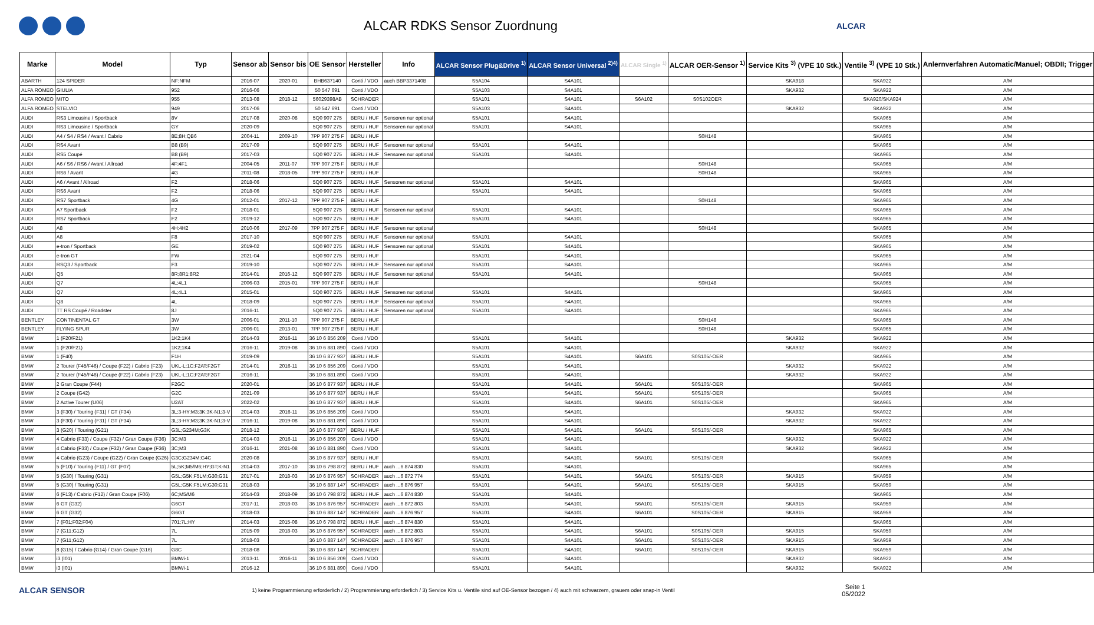ALCAR RDKS Sensor Zuordnung
ALCAR
| Marke | Model | Typ | Sensor ab | Sensor bis | OE Sensor | Hersteller | Info | ALCAR Sensor Plug&Drive <sup>1)</sup> | ALCAR Sensor Universal <sup>2)4)</sup> | ALCAR Single <sup>1)</sup> | ALCAR OER-Sensor <sup>1)</sup> | Service Kits <sup>3)</sup> (VPE 10 Stk.) | Ventile <sup>3)</sup> (VPE 10 Stk.) | Anlernverfahren Automatic/Manuel; OBDII; Trigger |
| --- | --- | --- | --- | --- | --- | --- | --- | --- | --- | --- | --- | --- | --- | --- |
| ABARTH | 124 SPIDER | NF;NFM | 2016-07 | 2020-01 | BHB637140 | Conti / VDO | auch BBP337140B | S5A104 | S4A101 | | | SKA918 | SKA922 | A/M |
| ALFA ROMEO | GIULIA | 952 | 2016-06 | | 50 547 691 | Conti / VDO | | S5A103 | S4A101 | | | SKA932 | SKA922 | A/M |
| ALFA ROMEO | MITO | 955 | 2013-08 | 2018-12 | 56029398AB | SCHRADER | | S5A101 | S4A101 | S6A102 | S0S102OER | | SKA920/SKA924 | A/M |
| ALFA ROMEO | STELVIO | 949 | 2017-06 | | 50 547 691 | Conti / VDO | | S5A103 | S4A101 | | | SKA932 | SKA922 | A/M |
| AUDI | RS3 Limousine / Sportback | 8V | 2017-08 | 2020-08 | 5Q0 907 275 | BERU / HUF | Sensoren nur optional | S5A101 | S4A101 | | | | SKA965 | A/M |
| AUDI | RS3 Limousine / Sportback | GY | 2020-09 | | 5Q0 907 275 | BERU / HUF | Sensoren nur optional | S5A101 | S4A101 | | | | SKA965 | A/M |
| AUDI | A4 / S4 / RS4 / Avant / Cabrio | 8E;8H;QB6 | 2004-11 | 2009-10 | 7PP 907 275 F | BERU / HUF | | | | | S0H148 | | SKA965 | A/M |
| AUDI | RS4 Avant | B8 (B9) | 2017-09 | | 5Q0 907 275 | BERU / HUF | Sensoren nur optional | S5A101 | S4A101 | | | | SKA965 | A/M |
| AUDI | RS5 Coupé | B8 (B9) | 2017-03 | | 5Q0 907 275 | BERU / HUF | Sensoren nur optional | S5A101 | S4A101 | | | | SKA965 | A/M |
| AUDI | A6 / S6 / RS6 / Avant / Allroad | 4F;4F1 | 2004-05 | 2011-07 | 7PP 907 275 F | BERU / HUF | | | | | S0H148 | | SKA965 | A/M |
| AUDI | RS6 / Avant | 4G | 2011-08 | 2018-05 | 7PP 907 275 F | BERU / HUF | | | | | S0H148 | | SKA965 | A/M |
| AUDI | A6 / Avant / Allroad | F2 | 2018-06 | | 5Q0 907 275 | BERU / HUF | Sensoren nur optional | S5A101 | S4A101 | | | | SKA965 | A/M |
| AUDI | RS6 Avant | F2 | 2018-06 | | 5Q0 907 275 | BERU / HUF | | S5A101 | S4A101 | | | | SKA965 | A/M |
| AUDI | RS7 Sportback | 4G | 2012-01 | 2017-12 | 7PP 907 275 F | BERU / HUF | | | | | S0H148 | | SKA965 | A/M |
| AUDI | A7 Sportback | F2 | 2018-01 | | 5Q0 907 275 | BERU / HUF | Sensoren nur optional | S5A101 | S4A101 | | | | SKA965 | A/M |
| AUDI | RS7 Sportback | F2 | 2019-12 | | 5Q0 907 275 | BERU / HUF | | S5A101 | S4A101 | | | | SKA965 | A/M |
| AUDI | A8 | 4H;4H2 | 2010-06 | 2017-09 | 7PP 907 275 F | BERU / HUF | Sensoren nur optional | | | | S0H148 | | SKA965 | A/M |
| AUDI | A8 | F8 | 2017-10 | | 5Q0 907 275 | BERU / HUF | Sensoren nur optional | S5A101 | S4A101 | | | | SKA965 | A/M |
| AUDI | e-tron / Sportback | GE | 2019-02 | | 5Q0 907 275 | BERU / HUF | Sensoren nur optional | S5A101 | S4A101 | | | | SKA965 | A/M |
| AUDI | e-tron GT | FW | 2021-04 | | 5Q0 907 275 | BERU / HUF | | S5A101 | S4A101 | | | | SKA965 | A/M |
| AUDI | RSQ3 / Sportback | F3 | 2019-10 | | 5Q0 907 275 | BERU / HUF | Sensoren nur optional | S5A101 | S4A101 | | | | SKA965 | A/M |
| AUDI | Q5 | 8R;8R1;8R2 | 2014-01 | 2016-12 | 5Q0 907 275 | BERU / HUF | Sensoren nur optional | S5A101 | S4A101 | | | | SKA965 | A/M |
| AUDI | Q7 | 4L;4L1 | 2006-03 | 2015-01 | 7PP 907 275 F | BERU / HUF | | | | | S0H148 | | SKA965 | A/M |
| AUDI | Q7 | 4L;4L1 | 2015-01 | | 5Q0 907 275 | BERU / HUF | Sensoren nur optional | S5A101 | S4A101 | | | | SKA965 | A/M |
| AUDI | Q8 | 4L | 2018-09 | | 5Q0 907 275 | BERU / HUF | Sensoren nur optional | S5A101 | S4A101 | | | | SKA965 | A/M |
| AUDI | TT RS Coupé / Roadster | 8J | 2016-11 | | 5Q0 907 275 | BERU / HUF | Sensoren nur optional | S5A101 | S4A101 | | | | SKA965 | A/M |
| BENTLEY | CONTINENTAL GT | 3W | 2006-01 | 2011-10 | 7PP 907 275 F | BERU / HUF | | | | | S0H148 | | SKA965 | A/M |
| BENTLEY | FLYING SPUR | 3W | 2006-01 | 2013-01 | 7PP 907 275 F | BERU / HUF | | | | | S0H148 | | SKA965 | A/M |
| BMW | 1 (F20/F21) | 1K2;1K4 | 2014-03 | 2016-11 | 36 10 6 856 209 | Conti / VDO | | S5A101 | S4A101 | | | SKA932 | SKA922 | A/M |
| BMW | 1 (F20/F21) | 1K2;1K4 | 2016-11 | 2019-08 | 36 10 6 881 890 | Conti / VDO | | S5A101 | S4A101 | | | SKA932 | SKA922 | A/M |
| BMW | 1 (F40) | F1H | 2019-09 | | 36 10 6 877 937 | BERU / HUF | | S5A101 | S4A101 | S6A101 | S0S105/-OER | | SKA965 | A/M |
| BMW | 2 Tourer (F45/F46) / Coupe (F22) / Cabrio (F23) | UKL-L;1C;F2AT;F2GT | 2014-01 | 2016-11 | 36 10 6 856 209 | Conti / VDO | | S5A101 | S4A101 | | | SKA932 | SKA922 | A/M |
| BMW | 2 Tourer (F45/F46) / Coupe (F22) / Cabrio (F23) | UKL-L;1C;F2AT;F2GT | 2016-11 | | 36 10 6 881 890 | Conti / VDO | | S5A101 | S4A101 | | | SKA932 | SKA922 | A/M |
| BMW | 2 Gran Coupe (F44) | F2GC | 2020-01 | | 36 10 6 877 937 | BERU / HUF | | S5A101 | S4A101 | S6A101 | S0S105/-OER | | SKA965 | A/M |
| BMW | 2 Coupe (G42) | G2C | 2021-09 | | 36 10 6 877 937 | BERU / HUF | | S5A101 | S4A101 | S6A101 | S0S105/-OER | | SKA965 | A/M |
| BMW | 2 Active Tourer (U06) | U2AT | 2022-02 | | 36 10 6 877 937 | BERU / HUF | | S5A101 | S4A101 | S6A101 | S0S105/-OER | | SKA965 | A/M |
| BMW | 3 (F30) / Touring (F31) / GT (F34) | 3L;3-HY;M3;3K;3K-N1;3-V | 2014-03 | 2016-11 | 36 10 6 856 209 | Conti / VDO | | S5A101 | S4A101 | | | SKA932 | SKA922 | A/M |
| BMW | 3 (F30) / Touring (F31) / GT (F34) | 3L;3-HY;M3;3K;3K-N1;3-V | 2016-11 | 2019-08 | 36 10 6 881 890 | Conti / VDO | | S5A101 | S4A101 | | | SKA932 | SKA922 | A/M |
| BMW | 3 (G20) / Touring (G21) | G3L;G234M;G3K | 2018-12 | | 36 10 6 877 937 | BERU / HUF | | S5A101 | S4A101 | S6A101 | S0S105/-OER | | SKA965 | A/M |
| BMW | 4 Cabrio (F33) / Coupe (F32) / Gran Coupe (F36) | 3C;M3 | 2014-03 | 2016-11 | 36 10 6 856 209 | Conti / VDO | | S5A101 | S4A101 | | | SKA932 | SKA922 | A/M |
| BMW | 4 Cabrio (F33) / Coupe (F32) / Gran Coupe (F36) | 3C;M3 | 2016-11 | 2021-08 | 36 10 6 881 890 | Conti / VDO | | S5A101 | S4A101 | | | SKA932 | SKA922 | A/M |
| BMW | 4 Cabrio (G23) / Coupe (G22) / Gran Coupe (G26) | G3C;G234M;G4C | 2020-08 | | 36 10 6 877 937 | BERU / HUF | | S5A101 | S4A101 | S6A101 | S0S105/-OER | | SKA965 | A/M |
| BMW | 5 (F10) / Touring (F11) / GT (F07) | 5L;5K;M5/M6;HY;GT;K-N1 | 2014-03 | 2017-10 | 36 10 6 798 872 | BERU / HUF | auch ...6 874 830 | S5A101 | S4A101 | | | | SKA965 | A/M |
| BMW | 5 (G30) / Touring (G31) | G5L;G5K;F5LM;G30;G31 | 2017-01 | 2018-03 | 36 10 6 876 957 | SCHRADER | auch ...6 872 774 | S5A101 | S4A101 | S6A101 | S0S105/-OER | SKA915 | SKA959 | A/M |
| BMW | 5 (G30) / Touring (G31) | G5L;G5K;F5LM;G30;G31 | 2018-03 | | 36 10 6 887 147 | SCHRADER | auch ...6 876 957 | S5A101 | S4A101 | S6A101 | S0S105/-OER | SKA915 | SKA959 | A/M |
| BMW | 6 (F13) / Cabrio (F12) / Gran Coupe (F06) | 6C;M5/M6 | 2014-03 | 2018-09 | 36 10 6 798 872 | BERU / HUF | auch ...6 874 830 | S5A101 | S4A101 | | | | SKA965 | A/M |
| BMW | 6 GT (G32) | G6GT | 2017-11 | 2018-03 | 36 10 6 876 957 | SCHRADER | auch ...6 872 803 | S5A101 | S4A101 | S6A101 | S0S105/-OER | SKA915 | SKA959 | A/M |
| BMW | 6 GT (G32) | G6GT | 2018-03 | | 36 10 6 887 147 | SCHRADER | auch ...6 876 957 | S5A101 | S4A101 | S6A101 | S0S105/-OER | SKA915 | SKA959 | A/M |
| BMW | 7 (F01;F02;F04) | 701;7L;HY | 2014-03 | 2015-08 | 36 10 6 798 872 | BERU / HUF | auch ...6 874 830 | S5A101 | S4A101 | | | | SKA965 | A/M |
| BMW | 7 (G11;G12) | 7L | 2015-09 | 2018-03 | 36 10 6 876 957 | SCHRADER | auch ...6 872 803 | S5A101 | S4A101 | S6A101 | S0S105/-OER | SKA915 | SKA959 | A/M |
| BMW | 7 (G11;G12) | 7L | 2018-03 | | 36 10 6 887 147 | SCHRADER | auch ...6 876 957 | S5A101 | S4A101 | S6A101 | S0S105/-OER | SKA915 | SKA959 | A/M |
| BMW | 8 (G15) / Cabrio (G14) / Gran Coupe (G16) | G8C | 2018-08 | | 36 10 6 887 147 | SCHRADER | | S5A101 | S4A101 | S6A101 | S0S105/-OER | SKA915 | SKA959 | A/M |
| BMW | i3 (I01) | BMWi-1 | 2013-11 | 2016-11 | 36 10 6 856 209 | Conti / VDO | | S5A101 | S4A101 | | | SKA932 | SKA922 | A/M |
| BMW | i3 (I01) | BMWi-1 | 2016-12 | | 36 10 6 881 890 | Conti / VDO | | S5A101 | S4A101 | | | SKA932 | SKA922 | A/M |
ALCAR SENSOR
1) keine Programmierung erforderlich / 2) Programmierung erforderlich / 3) Service Kits u. Ventile sind auf OE-Sensor bezogen / 4) auch mit schwarzem, grauem oder snap-in Ventil
Seite 1
05/2022